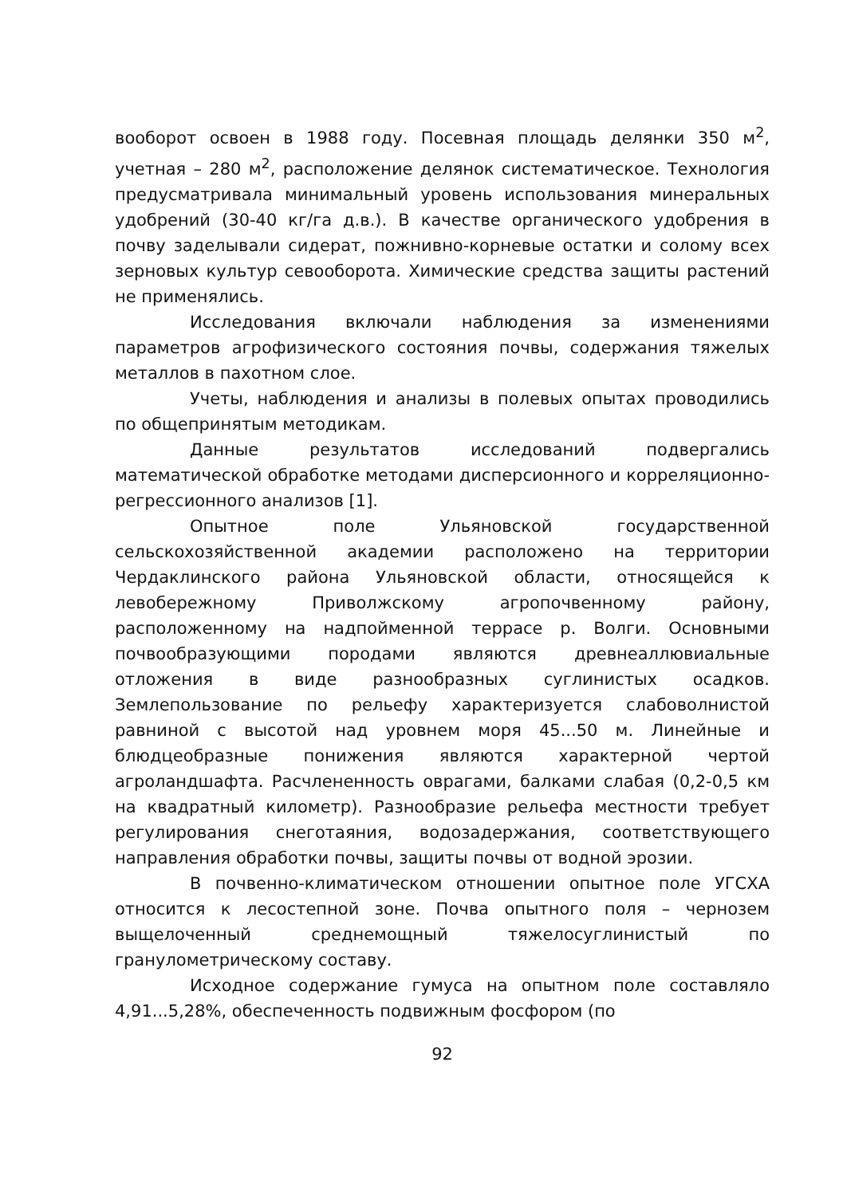вооборот освоен в 1988 году. Посевная площадь делянки 350 м<sup>2</sup>, учетная – 280 м<sup>2</sup>, расположение делянок систематическое. Технология предусматривала минимальный уровень использования минеральных удобрений (30-40 кг/га д.в.). В качестве органического удобрения в почву заделывали сидерат, пожнивно-корневые остатки и солому всех зерновых культур севооборота. Химические средства защиты растений не применялись.
Исследования включали наблюдения за изменениями параметров агрофизического состояния почвы, содержания тяжелых металлов в пахотном слое.
Учеты, наблюдения и анализы в полевых опытах проводились по общепринятым методикам.
Данные результатов исследований подвергались математической обработке методами дисперсионного и корреляционно-регрессионного анализов [1].
Опытное поле Ульяновской государственной сельскохозяйственной академии расположено на территории Чердаклинского района Ульяновской области, относящейся к левобережному Приволжскому агропочвенному району, расположенному на надпойменной террасе р. Волги. Основными почвообразующими породами являются древнеаллювиальные отложения в виде разнообразных суглинистых осадков. Землепользование по рельефу характеризуется слабоволнистой равниной с высотой над уровнем моря 45...50 м. Линейные и блюдцеобразные понижения являются характерной чертой агроландшафта. Расчлененность оврагами, балками слабая (0,2-0,5 км на квадратный километр). Разнообразие рельефа местности требует регулирования снеготаяния, водозадержания, соответствующего направления обработки почвы, защиты почвы от водной эрозии.
В почвенно-климатическом отношении опытное поле УГСХА относится к лесостепной зоне. Почва опытного поля – чернозем выщелоченный среднемощный тяжелосуглинистый по гранулометрическому составу.
Исходное содержание гумуса на опытном поле составляло 4,91...5,28%, обеспеченность подвижным фосфором (по
92